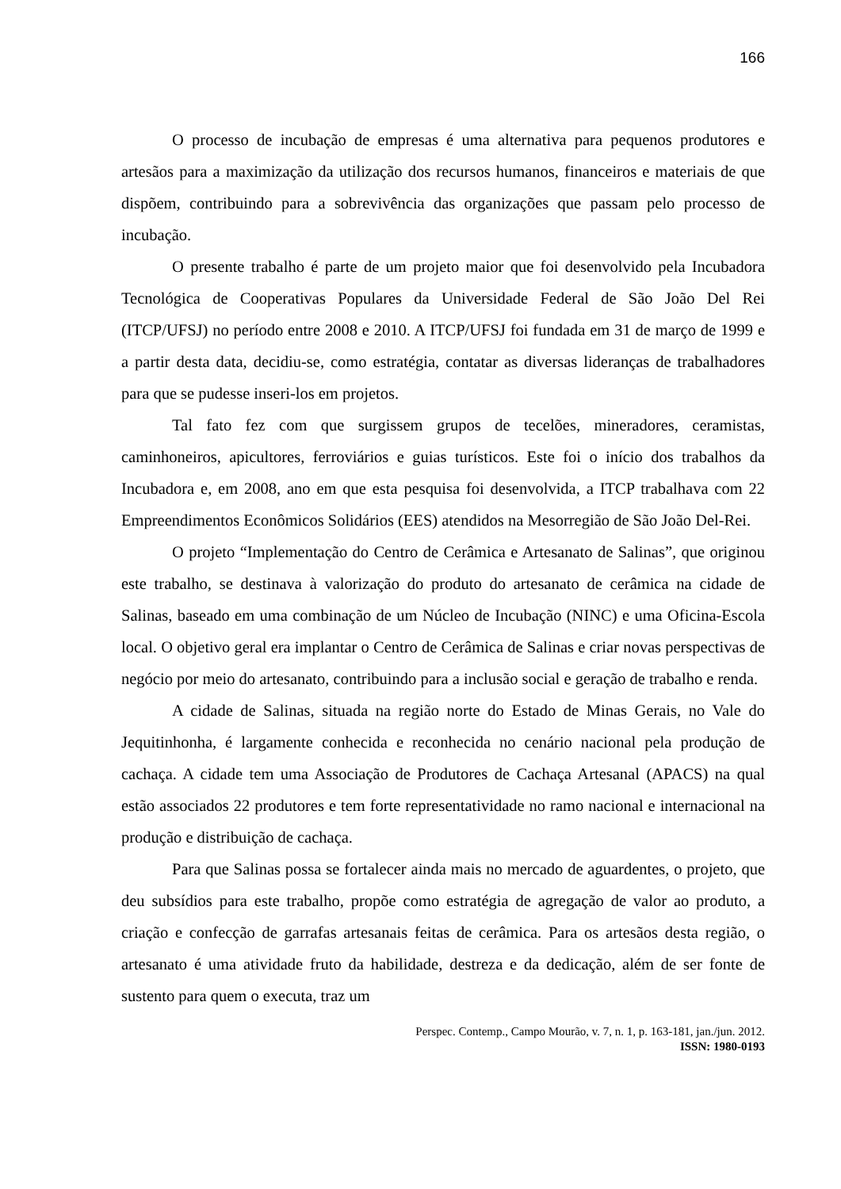166
O processo de incubação de empresas é uma alternativa para pequenos produtores e artesãos para a maximização da utilização dos recursos humanos, financeiros e materiais de que dispõem, contribuindo para a sobrevivência das organizações que passam pelo processo de incubação.
O presente trabalho é parte de um projeto maior que foi desenvolvido pela Incubadora Tecnológica de Cooperativas Populares da Universidade Federal de São João Del Rei (ITCP/UFSJ) no período entre 2008 e 2010. A ITCP/UFSJ foi fundada em 31 de março de 1999 e a partir desta data, decidiu-se, como estratégia, contatar as diversas lideranças de trabalhadores para que se pudesse inseri-los em projetos.
Tal fato fez com que surgissem grupos de tecelões, mineradores, ceramistas, caminhoneiros, apicultores, ferroviários e guias turísticos. Este foi o início dos trabalhos da Incubadora e, em 2008, ano em que esta pesquisa foi desenvolvida, a ITCP trabalhava com 22 Empreendimentos Econômicos Solidários (EES) atendidos na Mesorregião de São João Del-Rei.
O projeto “Implementação do Centro de Cerâmica e Artesanato de Salinas”, que originou este trabalho, se destinava à valorização do produto do artesanato de cerâmica na cidade de Salinas, baseado em uma combinação de um Núcleo de Incubação (NINC) e uma Oficina-Escola local. O objetivo geral era implantar o Centro de Cerâmica de Salinas e criar novas perspectivas de negócio por meio do artesanato, contribuindo para a inclusão social e geração de trabalho e renda.
A cidade de Salinas, situada na região norte do Estado de Minas Gerais, no Vale do Jequitinhonha, é largamente conhecida e reconhecida no cenário nacional pela produção de cachaça. A cidade tem uma Associação de Produtores de Cachaça Artesanal (APACS) na qual estão associados 22 produtores e tem forte representatividade no ramo nacional e internacional na produção e distribuição de cachaça.
Para que Salinas possa se fortalecer ainda mais no mercado de aguardentes, o projeto, que deu subsídios para este trabalho, propõe como estratégia de agregação de valor ao produto, a criação e confecção de garrafas artesanais feitas de cerâmica. Para os artesãos desta região, o artesanato é uma atividade fruto da habilidade, destreza e da dedicação, além de ser fonte de sustento para quem o executa, traz um
Perspec. Contemp., Campo Mourão, v. 7, n. 1, p. 163-181, jan./jun. 2012.
ISSN: 1980-0193